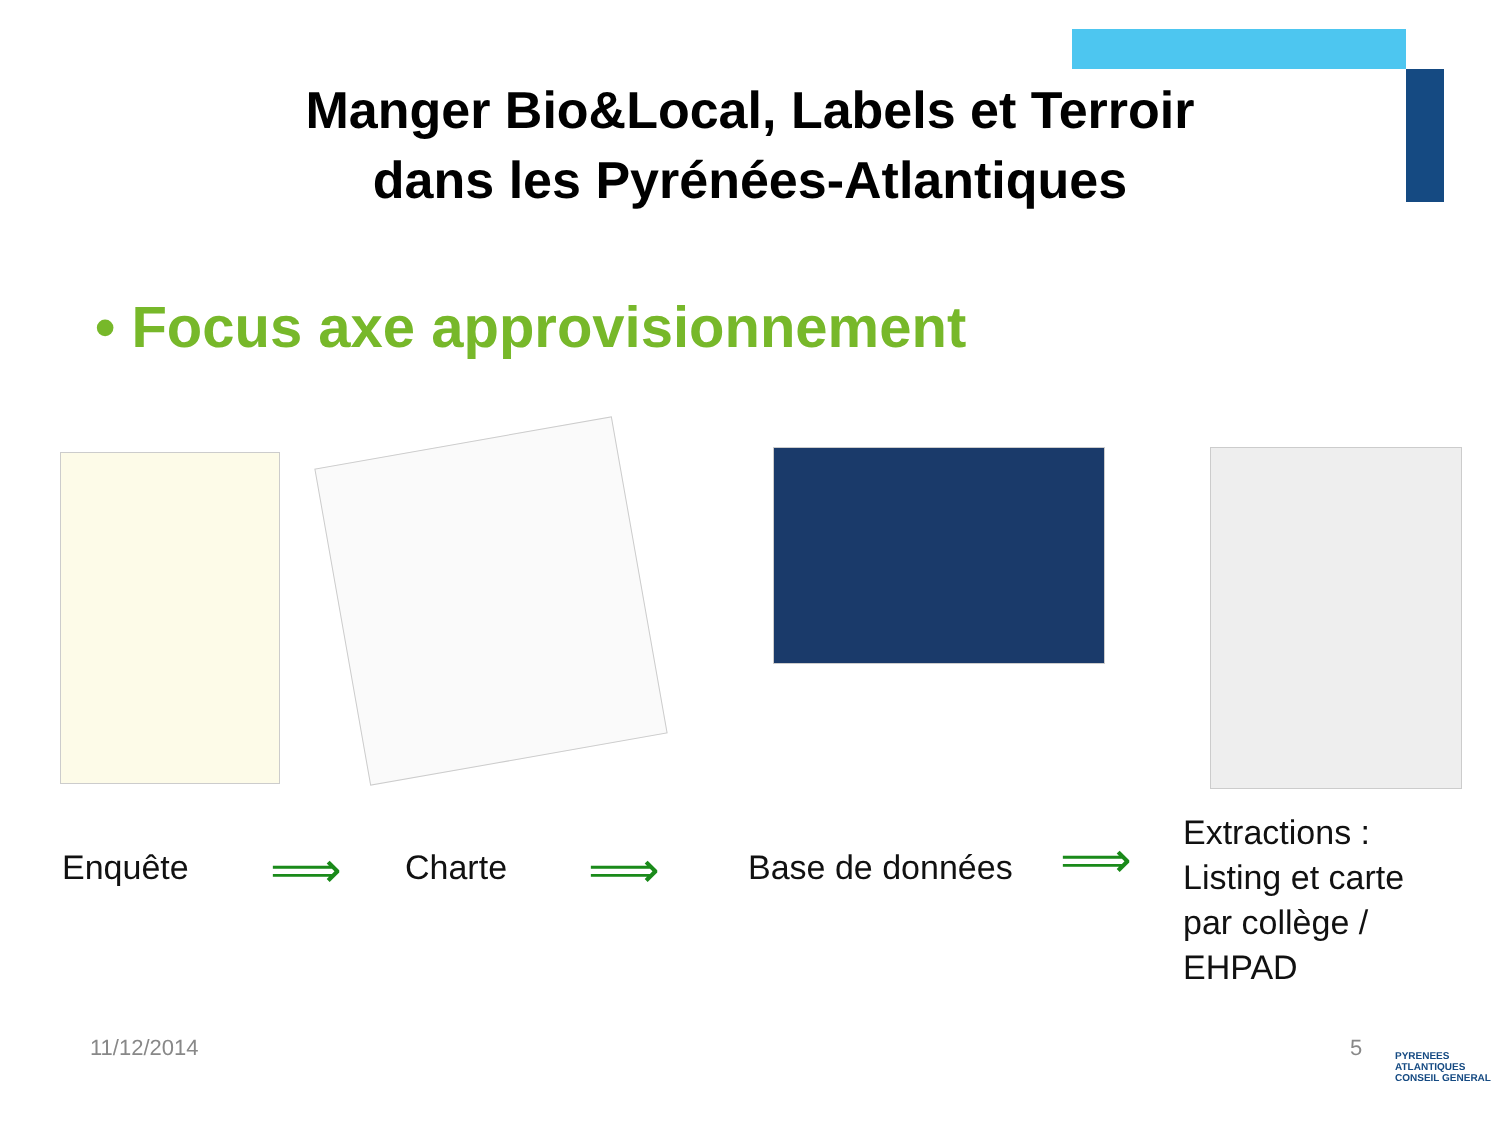Manger Bio&Local, Labels et Terroir
dans les Pyrénées-Atlantiques
• Focus axe approvisionnement
Enquête ⟹ Charte ⟹ Base de données ⟹
Extractions :
Listing et carte
par collège /
EHPAD
11/12/2014 5
PYRENEES
ATLANTIQUES
CONSEIL GENERAL